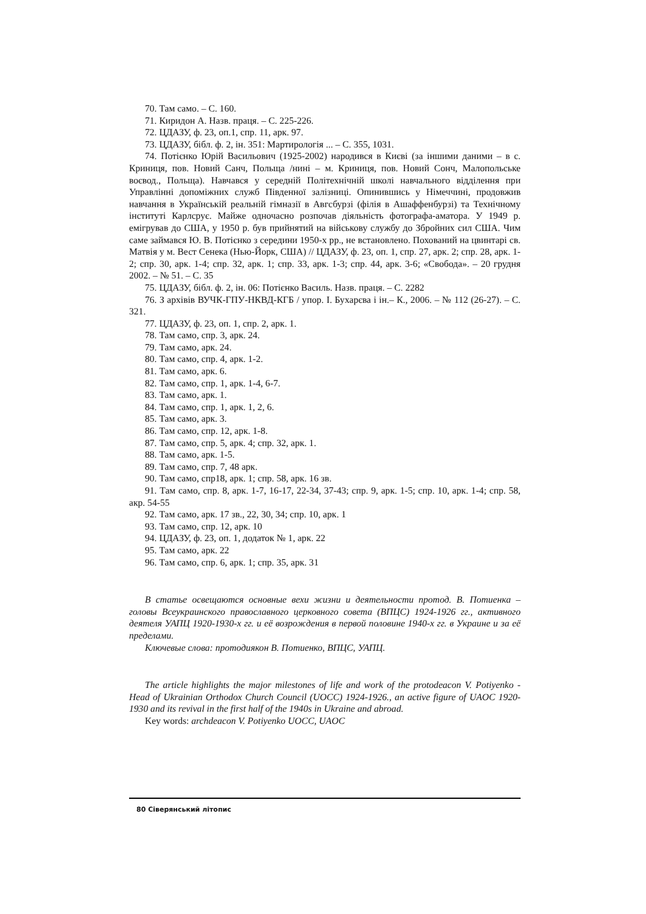70. Там само. – С. 160.
71. Киридон А. Назв. праця. – С. 225-226.
72. ЦДАЗУ, ф. 23, оп.1, спр. 11, арк. 97.
73. ЦДАЗУ, бібл. ф. 2, ін. 351: Мартирологія ... – С. 355, 1031.
74. Потієнко Юрій Васильович (1925-2002) народився в Києві (за іншими дани­ми – в с. Криниця, пов. Новий Санч, Польща /нині – м. Криниця, пов. Новий Сонч, Малопольське воєвод., Польща). Навчався у середній Політехнічній школі навчаль­ного відділення при Управлінні допоміжних служб Південної залізниці. Опинившись у Німеччині, продовжив навчання в Українській реальній гімназії в Авгсбурзі (філія в Ашаффенбурзі) та Технічному інституті Карлсрує. Майже одночасно розпочав ді­яльність фотографа-аматора. У 1949 р. емігрував до США, у 1950 р. був прийнятий на військову службу до Збройних сил США. Чим саме займався Ю. В. Потієнко з сере­дини 1950-х рр., не встановлено. Похований на цвинтарі св. Матвія у м. Вест Сенека (Нью-Йорк, США) // ЦДАЗУ, ф. 23, оп. 1, спр. 27, арк. 2; спр. 28, арк. 1-2; спр. 30, арк. 1-4; спр. 32, арк. 1; спр. 33, арк. 1-3; спр. 44, арк. 3-6; «Свобода». – 20 грудня 2002. – № 51. – С. 35
75. ЦДАЗУ, бібл. ф. 2, ін. 06: Потієнко Василь. Назв. праця. – С. 2282
76. З архівів ВУЧК-ГПУ-НКВД-КГБ / упор. І. Бухарєва і ін.– К., 2006. – № 112 (26-27). – С. 321.
77. ЦДАЗУ, ф. 23, оп. 1, спр. 2, арк. 1.
78. Там само, спр. 3, арк. 24.
79. Там само, арк. 24.
80. Там само, спр. 4, арк. 1-2.
81. Там само, арк. 6.
82. Там само, спр. 1, арк. 1-4, 6-7.
83. Там само, арк. 1.
84. Там само, спр. 1, арк. 1, 2, 6.
85. Там само, арк. 3.
86. Там само, спр. 12, арк. 1-8.
87. Там само, спр. 5, арк. 4; спр. 32, арк. 1.
88. Там само, арк. 1-5.
89. Там само, спр. 7, 48 арк.
90. Там само, спр18, арк. 1; спр. 58, арк. 16 зв.
91. Там само, спр. 8, арк. 1-7, 16-17, 22-34, 37-43; спр. 9, арк. 1-5; спр. 10, арк. 1-4; спр. 58, акр. 54-55
92. Там само, арк. 17 зв., 22, 30, 34; спр. 10, арк. 1
93. Там само, спр. 12, арк. 10
94. ЦДАЗУ, ф. 23, оп. 1, додаток № 1, арк. 22
95. Там само, арк. 22
96. Там само, спр. 6, арк. 1; спр. 35, арк. 31
В статье освещаются основные вехи жизни и деятельности протод. В. Потиен­ка – головы Всеукраинского православного церковного совета (ВПЦС) 1924-1926 гг., активного деятеля УАПЦ 1920-1930-х гг. и её возрождения в первой половине 1940-х гг. в Украине и за её пределами.
Ключевые слова: протодиякон В. Потиенко, ВПЦС, УАПЦ.
The article highlights the major milestones of life and work of the protodeacon V. Potiy­enko - Head of Ukrainian Orthodox Church Council (UOCC) 1924-1926., an active figure of UAOC 1920-1930 and its revival in the first half of the 1940s in Ukraine and abroad.
Key words: archdeacon V. Potiyenko UOCC, UAOC
80 Сіверянський літопис